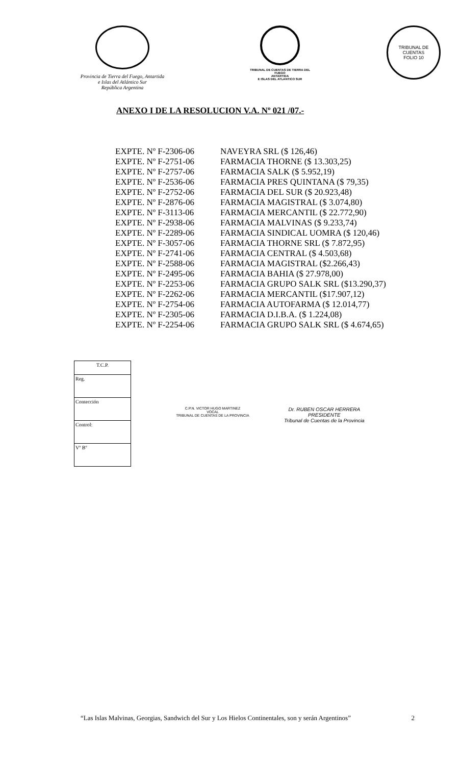Provincia de Tierra del Fuego, Antartida
e Islas del Atlántico Sur
República Argentina
TRIBUNAL DE CUENTAS DE TIERRA DEL FUEGO
ANTARTIDA
E ISLAS DEL ATLANTICO SUR
TRIBUNAL DE CUENTAS
FOLIO 10
ANEXO I DE LA RESOLUCION V.A. Nº 021 /07.-
| EXPTE. Nº F-2306-06 | NAVEYRA SRL ($ 126,46) |
| EXPTE. Nº F-2751-06 | FARMACIA THORNE ($ 13.303,25) |
| EXPTE. Nº F-2757-06 | FARMACIA SALK ($ 5.952,19) |
| EXPTE. Nº F-2536-06 | FARMACIA PRES QUINTANA ($ 79,35) |
| EXPTE. Nº F-2752-06 | FARMACIA DEL SUR ($ 20.923,48) |
| EXPTE. Nº F-2876-06 | FARMACIA MAGISTRAL ($ 3.074,80) |
| EXPTE. Nº F-3113-06 | FARMACIA MERCANTIL ($ 22.772,90) |
| EXPTE. Nº F-2938-06 | FARMACIA MALVINAS ($ 9.233,74) |
| EXPTE. Nº F-2289-06 | FARMACIA SINDICAL UOMRA ($ 120,46) |
| EXPTE. Nº F-3057-06 | FARMACIA THORNE SRL ($ 7.872,95) |
| EXPTE. Nº F-2741-06 | FARMACIA CENTRAL ($ 4.503,68) |
| EXPTE. Nº F-2588-06 | FARMACIA MAGISTRAL ($2.266,43) |
| EXPTE. Nº F-2495-06 | FARMACIA BAHIA ($ 27.978,00) |
| EXPTE. Nº F-2253-06 | FARMACIA GRUPO SALK SRL ($13.290,37) |
| EXPTE. Nº F-2262-06 | FARMACIA MERCANTIL ($17.907,12) |
| EXPTE. Nº F-2754-06 | FARMACIA AUTOFARMA ($ 12.014,77) |
| EXPTE. Nº F-2305-06 | FARMACIA D.I.B.A. ($ 1.224,08) |
| EXPTE. Nº F-2254-06 | FARMACIA GRUPO SALK SRL ($ 4.674,65) |
T.C.P.
Reg.
Contección
Control:
Vº Bº
C.P.N. VICTOR HUGO MARTINEZ
VOCAL
TRIBUNAL DE CUENTAS DE LA PROVINCIA
Dr. RUBEN OSCAR HERRERA
PRESIDENTE
Tribunal de Cuentas de la Provincia
“Las Islas Malvinas, Georgias, Sandwich del Sur y Los Hielos Continentales, son y serán Argentinos” 2